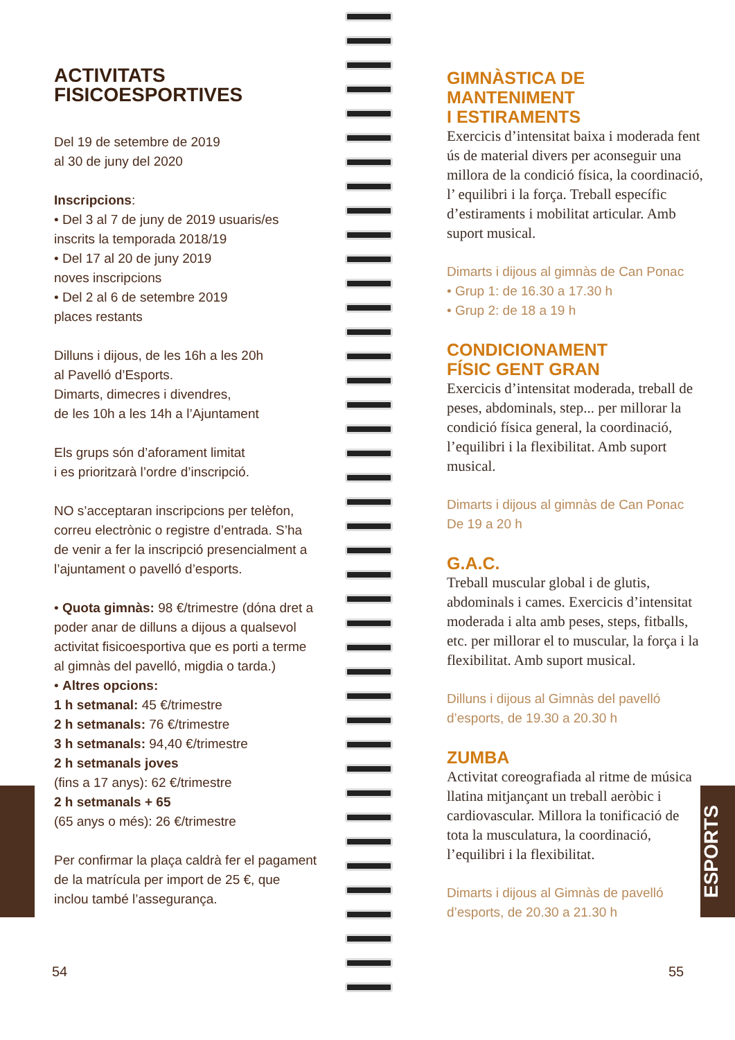ESPORTS
ACTIVITATS
FISICOESPORTIVES
Del 19 de setembre de 2019
al 30 de juny del 2020
Inscripcions:
• Del 3 al 7 de juny de 2019 usuaris/es inscrits la temporada 2018/19
• Del 17 al 20 de juny 2019
noves inscripcions
• Del 2 al 6 de setembre 2019
places restants
Dilluns i dijous, de les 16h a les 20h
al Pavelló d’Esports.
Dimarts, dimecres i divendres,
de les 10h a les 14h a l’Ajuntament
Els grups són d’aforament limitat
i es prioritzarà l’ordre d’inscripció.
NO s’acceptaran inscripcions per telèfon, correu electrònic o registre d’entrada. S’ha de venir a fer la inscripció presencialment a l’ajuntament o pavelló d’esports.
• Quota gimnàs: 98 €/trimestre (dóna dret a poder anar de dilluns a dijous a qualsevol activitat fisicoesportiva que es porti a terme al gimnàs del pavelló, migdia o tarda.)
• Altres opcions:
1 h setmanal: 45 €/trimestre
2 h setmanals: 76 €/trimestre
3 h setmanals: 94,40 €/trimestre
2 h setmanals joves
(fins a 17 anys): 62 €/trimestre
2 h setmanals + 65
(65 anys o més): 26 €/trimestre
Per confirmar la plaça caldrà fer el pagament de la matrícula per import de 25 €, que inclou també l’assegurança.
GIMNÀSTICA DE MANTENIMENT
I ESTIRAMENTS
Exercicis d’intensitat baixa i moderada fent ús de material divers per aconseguir una millora de la condició física, la coordinació, l’ equilibri i la força. Treball específic d’estiraments i mobilitat articular. Amb suport musical.
Dimarts i dijous al gimnàs de Can Ponac
• Grup 1: de 16.30 a 17.30 h
• Grup 2: de 18 a 19 h
CONDICIONAMENT
FÍSIC GENT GRAN
Exercicis d’intensitat moderada, treball de peses, abdominals, step... per millorar la condició física general, la coordinació, l’equilibri i la flexibilitat. Amb suport musical.
Dimarts i dijous al gimnàs de Can Ponac
De 19 a 20 h
G.A.C.
Treball muscular global i de glutis, abdominals i cames. Exercicis d’intensitat moderada i alta amb peses, steps, fitballs, etc. per millorar el to muscular, la força i la flexibilitat. Amb suport musical.
Dilluns i dijous al Gimnàs del pavelló d’esports, de 19.30 a 20.30 h
ZUMBA
Activitat coreografiada al ritme de música llatina mitjançant un treball aeròbic i cardiovascular. Millora la tonificació de tota la musculatura, la coordinació, l’equilibri i la flexibilitat.
Dimarts i dijous al Gimnàs de pavelló d’esports, de 20.30 a 21.30 h
54 55